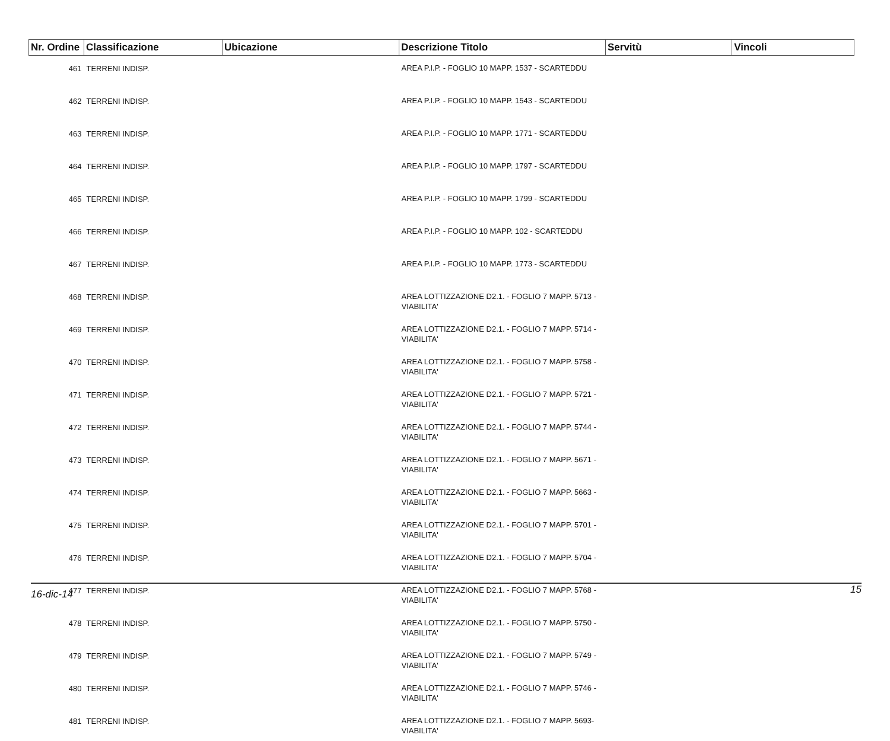| Nr. Ordine | Classificazione | Ubicazione | Descrizione Titolo | Servitù | Vincoli |
| --- | --- | --- | --- | --- | --- |
| 461 | TERRENI INDISP. | | AREA P.I.P. - FOGLIO 10 MAPP. 1537 - SCARTEDDU | | |
| 462 | TERRENI INDISP. | | AREA P.I.P. - FOGLIO 10 MAPP. 1543 - SCARTEDDU | | |
| 463 | TERRENI INDISP. | | AREA P.I.P. - FOGLIO 10 MAPP. 1771 - SCARTEDDU | | |
| 464 | TERRENI INDISP. | | AREA P.I.P. - FOGLIO 10 MAPP. 1797 - SCARTEDDU | | |
| 465 | TERRENI INDISP. | | AREA P.I.P. - FOGLIO 10 MAPP. 1799 - SCARTEDDU | | |
| 466 | TERRENI INDISP. | | AREA P.I.P. - FOGLIO 10 MAPP. 102 - SCARTEDDU | | |
| 467 | TERRENI INDISP. | | AREA P.I.P. - FOGLIO 10 MAPP. 1773 - SCARTEDDU | | |
| 468 | TERRENI INDISP. | | AREA LOTTIZZAZIONE D2.1. - FOGLIO 7 MAPP. 5713 - VIABILITA' | | |
| 469 | TERRENI INDISP. | | AREA LOTTIZZAZIONE D2.1. - FOGLIO 7 MAPP. 5714 - VIABILITA' | | |
| 470 | TERRENI INDISP. | | AREA LOTTIZZAZIONE D2.1. - FOGLIO 7 MAPP. 5758 - VIABILITA' | | |
| 471 | TERRENI INDISP. | | AREA LOTTIZZAZIONE D2.1. - FOGLIO 7 MAPP. 5721 - VIABILITA' | | |
| 472 | TERRENI INDISP. | | AREA LOTTIZZAZIONE D2.1. - FOGLIO 7 MAPP. 5744 - VIABILITA' | | |
| 473 | TERRENI INDISP. | | AREA LOTTIZZAZIONE D2.1. - FOGLIO 7 MAPP. 5671 - VIABILITA' | | |
| 474 | TERRENI INDISP. | | AREA LOTTIZZAZIONE D2.1. - FOGLIO 7 MAPP. 5663 - VIABILITA' | | |
| 475 | TERRENI INDISP. | | AREA LOTTIZZAZIONE D2.1. - FOGLIO 7 MAPP. 5701 - VIABILITA' | | |
| 476 | TERRENI INDISP. | | AREA LOTTIZZAZIONE D2.1. - FOGLIO 7 MAPP. 5704 - VIABILITA' | | |
| 477 | TERRENI INDISP. | | AREA LOTTIZZAZIONE D2.1. - FOGLIO 7 MAPP. 5768 - VIABILITA' | | |
| 478 | TERRENI INDISP. | | AREA LOTTIZZAZIONE D2.1. - FOGLIO 7 MAPP. 5750 - VIABILITA' | | |
| 479 | TERRENI INDISP. | | AREA LOTTIZZAZIONE D2.1. - FOGLIO 7 MAPP. 5749 - VIABILITA' | | |
| 480 | TERRENI INDISP. | | AREA LOTTIZZAZIONE D2.1. - FOGLIO 7 MAPP. 5746 - VIABILITA' | | |
| 481 | TERRENI INDISP. | | AREA LOTTIZZAZIONE D2.1. - FOGLIO 7 MAPP. 5693- VIABILITA' | | |
16-dic-14 15